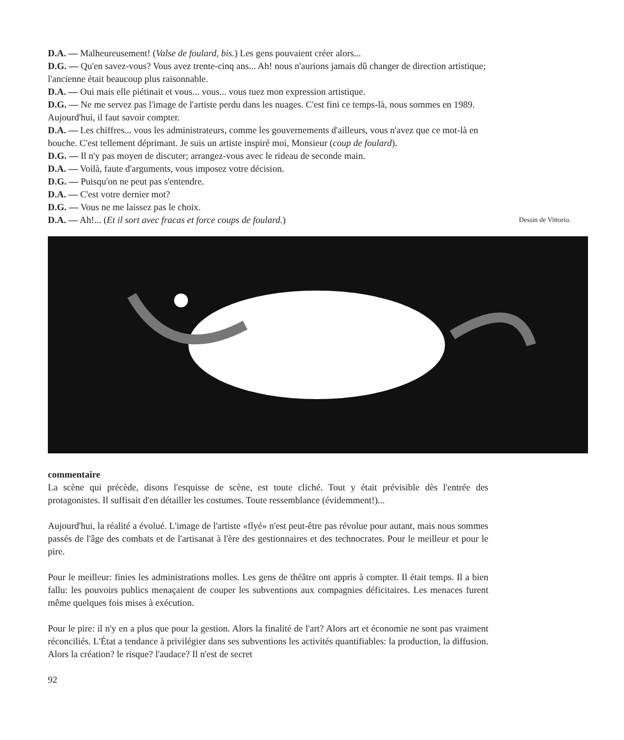D.A. — Malheureusement! (Valse de foulard, bis.) Les gens pouvaient créer alors...
D.G. — Qu'en savez-vous? Vous avez trente-cinq ans... Ah! nous n'aurions jamais dû changer de direction artistique; l'ancienne était beaucoup plus raisonnable.
D.A. — Oui mais elle piétinait et vous... vous... vous tuez mon expression artistique.
D.G. — Ne me servez pas l'image de l'artiste perdu dans les nuages. C'est fini ce temps-là, nous sommes en 1989. Aujourd'hui, il faut savoir compter.
D.A. — Les chiffres... vous les administrateurs, comme les gouvernements d'ailleurs, vous n'avez que ce mot-là en bouche. C'est tellement déprimant. Je suis un artiste inspiré moi, Monsieur (coup de foulard).
D.G. — Il n'y pas moyen de discuter; arrangez-vous avec le rideau de seconde main.
D.A. — Voilà, faute d'arguments, vous imposez votre décision.
D.G. — Puisqu'on ne peut pas s'entendre.
D.A. — C'est votre dernier mot?
D.G. — Vous ne me laissez pas le choix.
D.A. — Ah!... (Et il sort avec fracas et force coups de foulard.) Dessin de Vittorio.
commentaire
La scène qui précède, disons l'esquisse de scène, est toute cliché. Tout y était prévisible dès l'entrée des protagonistes. Il suffisait d'en détailler les costumes. Toute ressemblance (évidemment!)...
Aujourd'hui, la réalité a évolué. L'image de l'artiste «flyé» n'est peut-être pas révolue pour autant, mais nous sommes passés de l'âge des combats et de l'artisanat à l'ère des gestionnaires et des technocrates. Pour le meilleur et pour le pire.
Pour le meilleur: finies les administrations molles. Les gens de théâtre ont appris à compter. Il était temps. Il a bien fallu: les pouvoirs publics menaçaient de couper les subventions aux compagnies déficitaires. Les menaces furent même quelques fois mises à exécution.
Pour le pire: il n'y en a plus que pour la gestion. Alors la finalité de l'art? Alors art et économie ne sont pas vraiment réconciliés. L'État a tendance à privilégier dans ses subventions les activités quantifiables: la production, la diffusion. Alors la création? le risque? l'audace? Il n'est de secret
92